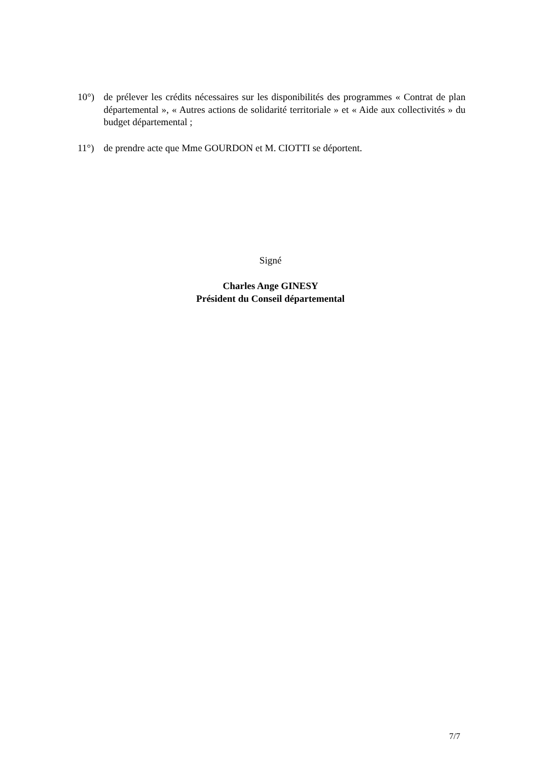10°) de prélever les crédits nécessaires sur les disponibilités des programmes « Contrat de plan départemental », « Autres actions de solidarité territoriale » et « Aide aux collectivités » du budget départemental ;
11°) de prendre acte que Mme GOURDON et M. CIOTTI se déportent.
Signé
Charles Ange GINESY
Président du Conseil départemental
7/7